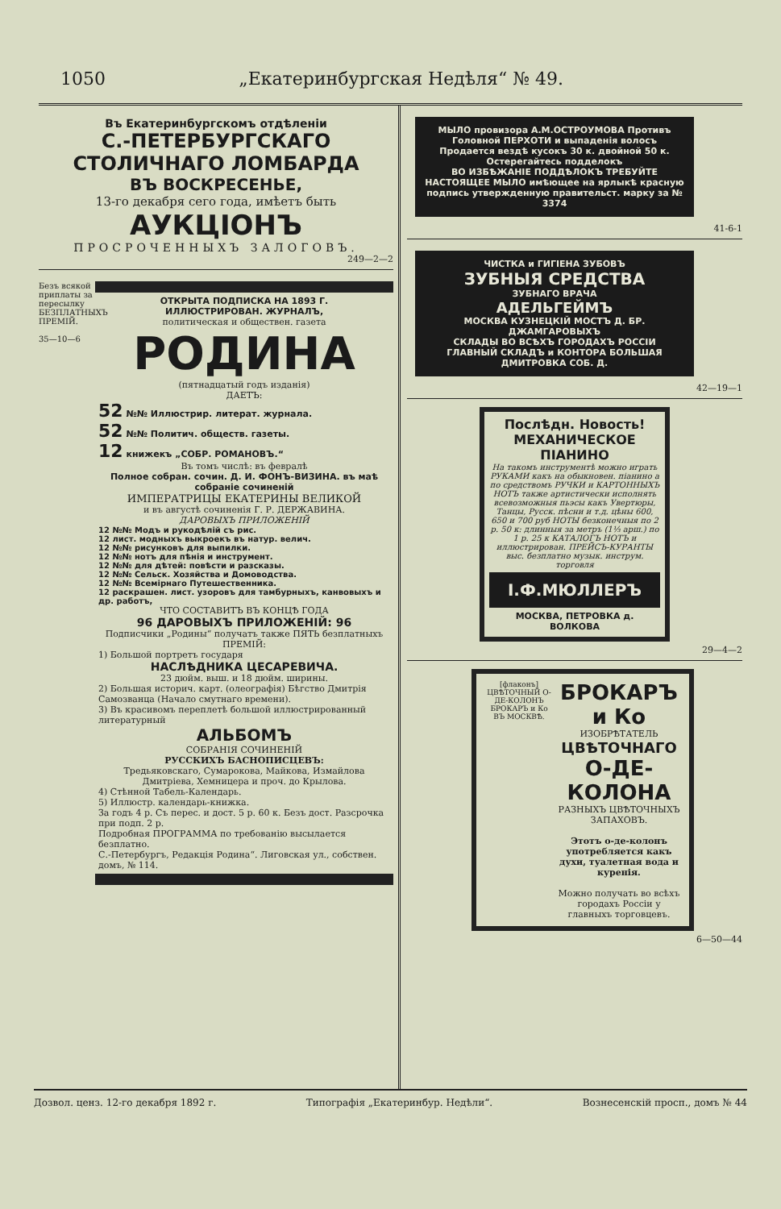1050 „Екатеринбургская Недѣля“ № 49.
Въ Екатеринбургскомъ отдѣленіи
С.-ПЕТЕРБУРГСКАГО СТОЛИЧНАГО ЛОМБАРДА
ВЪ ВОСКРЕСЕНЬЕ,
13-го декабря сего года, имѣетъ быть
АУКЦІОНЪ
ПРОСРОЧЕННЫХЪ ЗАЛОГОВЪ.
249—2—2
Безъ всякой приплаты за пересылку БЕЗПЛАТНЫХЪ ПРЕМІЙ.
35—10—6
ОТКРЫТА ПОДПИСКА НА 1893 Г.
ИЛЛЮСТРИРОВАН. ЖУРНАЛЪ,
политическая и обществен. газета
РОДИНА
(пятнадцатый годъ изданія)
ДАЕТЪ:
52 №№ Иллюстрир. литерат. журнала.
52 №№ Политич. обществ. газеты.
12 книжекъ „СОБР. РОМАНОВЪ.“
Въ томъ числѣ: въ февралѣ
Полное собран. сочин. Д. И. ФОНЪ-ВИЗИНА. въ маѣ собраніе сочиненій
ИМПЕРАТРИЦЫ ЕКАТЕРИНЫ ВЕЛИКОЙ
и въ августѣ сочиненія Г. Р. ДЕРЖАВИНА.
ДАРОВЫХЪ ПРИЛОЖЕНІЙ
12 №№ Модъ и рукодѣлій съ рис.
12 лист. модныхъ выкроекъ въ натур. велич.
12 №№ рисунковъ для выпилки.
12 №№ нотъ для пѣнія и инструмент.
12 №№ для дѣтей: повѣсти и разсказы.
12 №№ Сельск. Хозяйства и Домоводства.
12 №№ Всемірнаго Путешественника.
12 раскрашен. лист. узоровъ для тамбурныхъ, канвовыхъ и др. работъ,
ЧТО СОСТАВИТЪ ВЪ КОНЦѢ ГОДА
96 ДАРОВЫХЪ ПРИЛОЖЕНІЙ: 96
Подписчики „Родины“ получатъ также ПЯТЬ безплатныхъ ПРЕМІЙ:
1) Большой портретъ государя
НАСЛѢДНИКА ЦЕСАРЕВИЧА.
23 дюйм. выш. и 18 дюйм. ширины.
2) Большая историч. карт. (олеографія) Бѣгство Дмитрія Самозванца (Начало смутнаго времени).
3) Въ красивомъ переплетѣ большой иллюстрированный литературный
АЛЬБОМЪ
СОБРАНІЯ СОЧИНЕНІЙ
РУССКИХЪ БАСНОПИСЦЕВЪ:
Тредьяковскаго, Сумарокова, Майкова, Измайлова Дмитріева, Хемницера и проч. до Крылова.
4) Стѣнной Табель-Календарь.
5) Иллюстр. календарь-книжка.
За годъ 4 р. Съ перес. и дост. 5 р. 60 к. Безъ дост. Разсрочка при подп. 2 р.
Подробная ПРОГРАММА по требованію высылается безплатно.
С.-Петербургъ, Редакція Родина“. Лиговская ул., собствен. домъ, № 114.
МЫЛО провизора А.М.ОСТРОУМОВА Противъ Головной ПЕРХОТИ и выпаденія волосъ
Продается вездѣ кусокъ 30 к. двойной 50 к. Остерегайтесь подделокъ
ВО ИЗБѢЖАНІЕ ПОДДѢЛОКЪ ТРЕБУЙТЕ НАСТОЯЩЕЕ МЫЛО имѣющее на ярлыкѣ красную подпись утвержденную правительст. марку за № 3374
41-6-1
ЧИСТКА и ГИГІЕНА ЗУБОВЪ
ЗУБНЫЯ СРЕДСТВА
ЗУБНАГО ВРАЧА
АДЕЛЬГЕЙМЪ
МОСКВА КУЗНЕЦКІЙ МОСТЪ Д. БР. ДЖАМГАРОВЫХЪ
СКЛАДЫ ВО ВСѢХЪ ГОРОДАХЪ РОССІИ
ГЛАВНЫЙ СКЛАДЪ и КОНТОРА БОЛЬШАЯ ДМИТРОВКА СОБ. Д.
42—19—1
Послѣдн. Новость! МЕХАНИЧЕСКОЕ ПІАНИНО
На такомъ инструментѣ можно играть РУКАМИ какъ на обыкновен. піанино а по средствомъ РУЧКИ и КАРТОННЫХЪ НОТЪ также артистически исполнять всевозможныя пьэсы какъ Увертюры, Танцы, Русск. пѣсни и т.д. цѣны 600, 650 и 700 руб НОТЫ безконечныя по 2 р. 50 к: длинныя за метръ (1⅓ арш.) по 1 р. 25 к КАТАЛОГЪ НОТЪ и иллюстрирован. ПРЕЙСЪ-КУРАНТЫ выс. безплатно музык. инструм. торговля
І.Ф.МЮЛЛЕРЪ
МОСКВА, ПЕТРОВКА д. ВОЛКОВА
29—4—2
[флаконъ]
ЦВѢТОЧНЫЙ О-ДЕ-КОЛОНЪ
БРОКАРЪ и Ко
ВЪ МОСКВѢ.
БРОКАРЪ и Ко
ИЗОБРѢТАТЕЛЬ
ЦВѢТОЧНАГО
О-ДЕ-КОЛОНА
РАЗНЫХЪ ЦВѢТОЧНЫХЪ ЗАПАХОВЪ.
Этотъ о-де-колонъ употребляется какъ духи, туалетная вода и куренія.
Можно получать во всѣхъ городахъ Россіи у главныхъ торговцевъ.
6—50—44
Дозвол. ценз. 12-го декабря 1892 г. Типографія „Екатеринбур. Недѣли“. Вознесенскій просп., домъ № 44